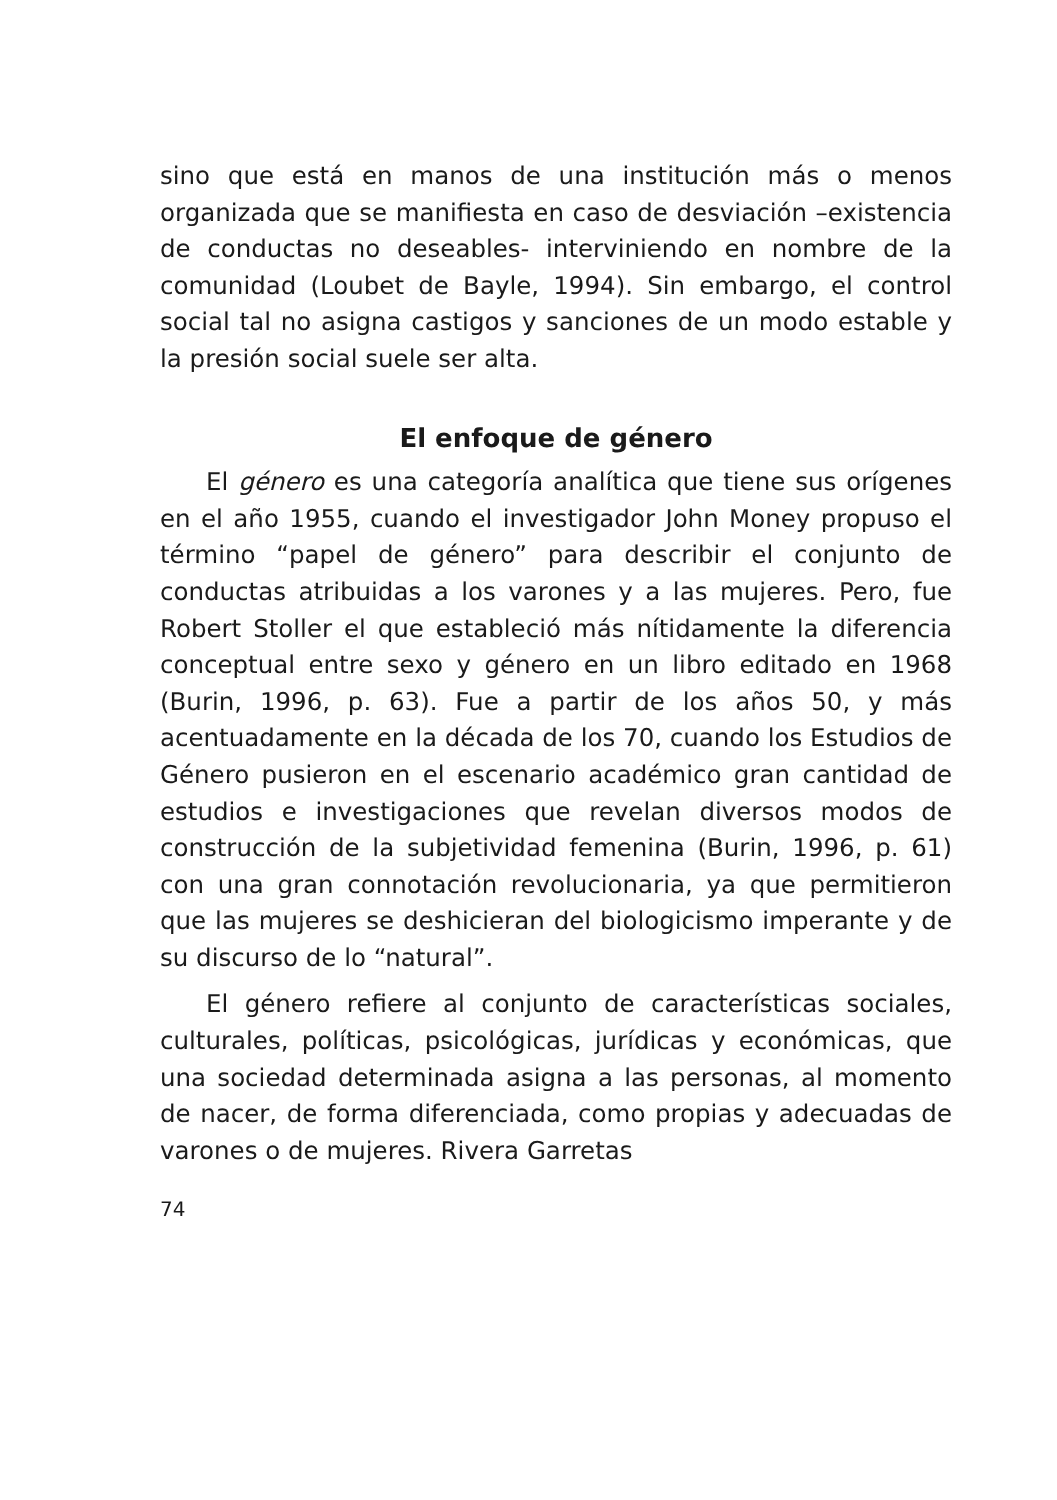sino que está en manos de una institución más o menos organizada que se manifiesta en caso de desviación –existencia de conductas no deseables- interviniendo en nombre de la comunidad (Loubet de Bayle, 1994). Sin embargo, el control social tal no asigna castigos y sanciones de un modo estable y la presión social suele ser alta.
El enfoque de género
El género es una categoría analítica que tiene sus orígenes en el año 1955, cuando el investigador John Money propuso el término “papel de género” para describir el conjunto de conductas atribuidas a los varones y a las mujeres. Pero, fue Robert Stoller el que estableció más nítidamente la diferencia conceptual entre sexo y género en un libro editado en 1968 (Burin, 1996, p. 63). Fue a partir de los años 50, y más acentuadamente en la década de los 70, cuando los Estudios de Género pusieron en el escenario académico gran cantidad de estudios e investigaciones que revelan diversos modos de construcción de la subjetividad femenina (Burin, 1996, p. 61) con una gran connotación revolucionaria, ya que permitieron que las mujeres se deshicieran del biologicismo imperante y de su discurso de lo “natural”.
El género refiere al conjunto de características sociales, culturales, políticas, psicológicas, jurídicas y económicas, que una sociedad determinada asigna a las personas, al momento de nacer, de forma diferenciada, como propias y adecuadas de varones o de mujeres. Rivera Garretas
74